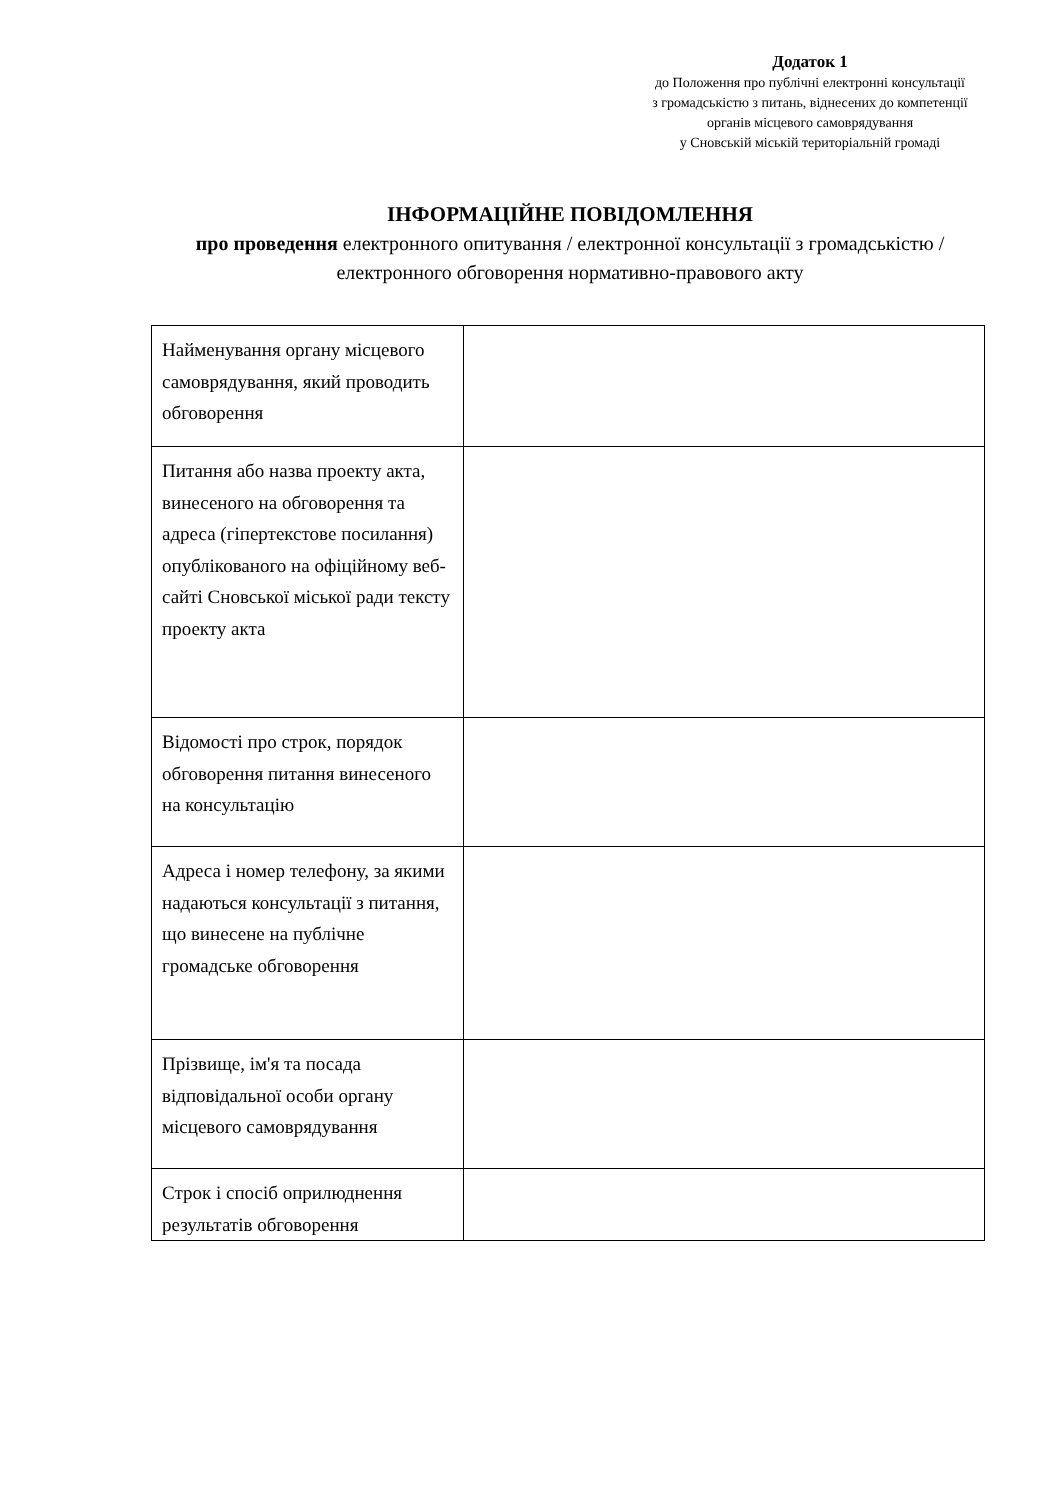Додаток 1
до Положення про публічні електронні консультації
з громадськістю з питань, віднесених до компетенції
органів місцевого самоврядування
у Сновській міській територіальній громаді
ІНФОРМАЦІЙНЕ ПОВІДОМЛЕННЯ
про проведення електронного опитування / електронної консультації з громадськістю / електронного обговорення нормативно-правового акту
| Найменування органу місцевого самоврядування, який проводить обговорення | |
| Питання або назва проекту акта, винесеного на обговорення та адреса (гіпертекстове посилання) опублікованого на офіційному веб-сайті Сновської міської ради тексту проекту акта | |
| Відомості про строк, порядок обговорення питання винесеного на консультацію | |
| Адреса і номер телефону, за якими надаються консультації з питання, що винесене на публічне громадське обговорення | |
| Прізвище, ім'я та посада відповідальної особи органу місцевого самоврядування | |
| Строк і спосіб оприлюднення результатів обговорення | |